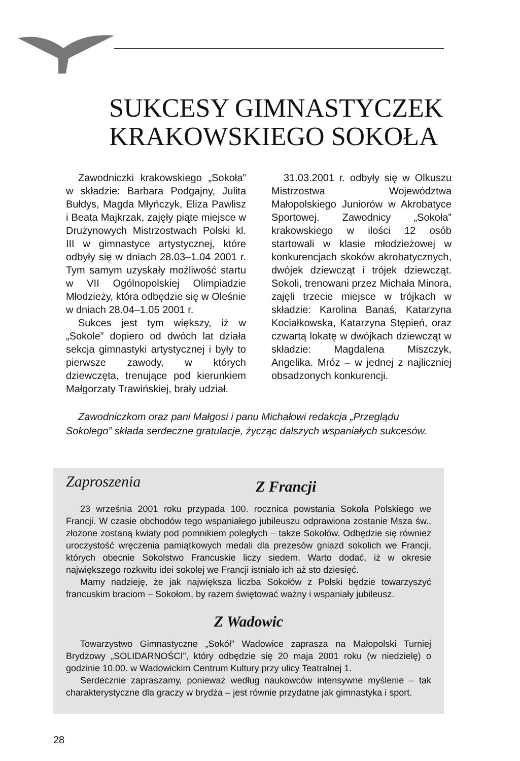SUKCESY GIMNASTYCZEK
KRAKOWSKIEGO SOKOŁA
Zawodniczki krakowskiego „Sokoła” w składzie: Barbara Podgajny, Julita Bułdys, Magda Młyńczyk, Eliza Pawlisz i Beata Majkrzak, zajęły piąte miejsce w Drużynowych Mistrzostwach Polski kl. III w gimnastyce artystycznej, które odbyły się w dniach 28.03–1.04 2001 r. Tym samym uzyskały możliwość startu w VII Ogólnopolskiej Olimpiadzie Młodzieży, która odbędzie się w Oleśnie w dniach 28.04–1.05 2001 r.
Sukces jest tym większy, iż w „Sokole” dopiero od dwóch lat działa sekcja gimnastyki artystycznej i były to pierwsze zawody, w których dziewczęta, trenujące pod kierunkiem Małgorzaty Trawińskiej, brały udział.
31.03.2001 r. odbyły się w Olkuszu Mistrzostwa Województwa Małopolskiego Juniorów w Akrobatyce Sportowej. Zawodnicy „Sokoła” krakowskiego w ilości 12 osób startowali w klasie młodzieżowej w konkurencjach skoków akrobatycznych, dwójek dziewcząt i trójek dziewcząt. Sokoli, trenowani przez Michała Minora, zajęli trzecie miejsce w trójkach w składzie: Karolina Banaś, Katarzyna Kociałkowska, Katarzyna Stępień, oraz czwartą lokatę w dwójkach dziewcząt w składzie: Magdalena Miszczyk, Angelika. Mróz – w jednej z najliczniej obsadzonych konkurencji.
Zawodniczkom oraz pani Małgosi i panu Michałowi redakcja „Przeglądu Sokolego” składa serdeczne gratulacje, życząc dalszych wspaniałych sukcesów.
Zaproszenia
Z Francji
23 września 2001 roku przypada 100. rocznica powstania Sokoła Polskiego we Francji. W czasie obchodów tego wspaniałego jubileuszu odprawiona zostanie Msza św., złożone zostaną kwiaty pod pomnikiem poległych – także Sokołów. Odbędzie się również uroczystość wręczenia pamiątkowych medali dla prezesów gniazd sokolich we Francji, których obecnie Sokolstwo Francuskie liczy siedem. Warto dodać, iż w okresie największego rozkwitu idei sokolej we Francji istniało ich aż sto dziesięć.
Mamy nadzieję, że jak największa liczba Sokołów z Polski będzie towarzyszyć francuskim braciom – Sokołom, by razem świętować ważny i wspaniały jubileusz.
Z Wadowic
Towarzystwo Gimnastyczne „Sokół” Wadowice zaprasza na Małopolski Turniej Brydżowy „SOLIDARNOŚCI”, który odbędzie się 20 maja 2001 roku (w niedzielę) o godzinie 10.00. w Wadowickim Centrum Kultury przy ulicy Teatralnej 1.
Serdecznie zapraszamy, ponieważ według naukowców intensywne myślenie – tak charakterystyczne dla graczy w brydża – jest równie przydatne jak gimnastyka i sport.
28